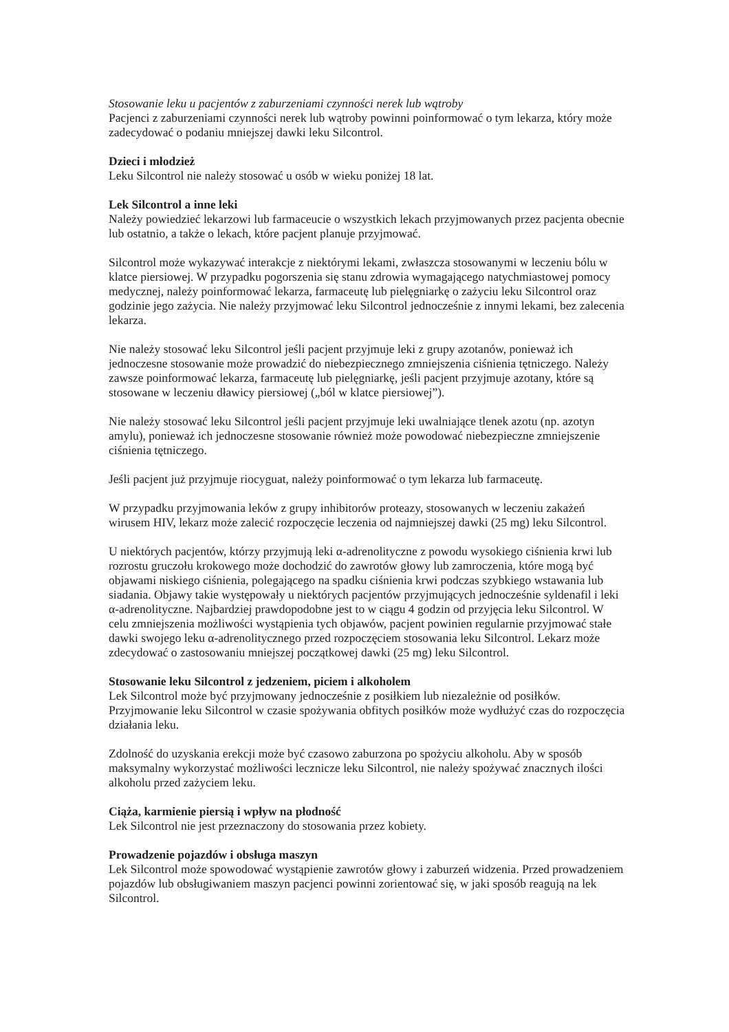Stosowanie leku u pacjentów z zaburzeniami czynności nerek lub wątroby
Pacjenci z zaburzeniami czynności nerek lub wątroby powinni poinformować o tym lekarza, który może zadecydować o podaniu mniejszej dawki leku Silcontrol.
Dzieci i młodzież
Leku Silcontrol nie należy stosować u osób w wieku poniżej 18 lat.
Lek Silcontrol a inne leki
Należy powiedzieć lekarzowi lub farmaceucie o wszystkich lekach przyjmowanych przez pacjenta obecnie lub ostatnio, a także o lekach, które pacjent planuje przyjmować.
Silcontrol może wykazywać interakcje z niektórymi lekami, zwłaszcza stosowanymi w leczeniu bólu w klatce piersiowej. W przypadku pogorszenia się stanu zdrowia wymagającego natychmiastowej pomocy medycznej, należy poinformować lekarza, farmaceutę lub pielęgniarkę o zażyciu leku Silcontrol oraz godzinie jego zażycia. Nie należy przyjmować leku Silcontrol jednocześnie z innymi lekami, bez zalecenia lekarza.
Nie należy stosować leku Silcontrol jeśli pacjent przyjmuje leki z grupy azotanów, ponieważ ich jednoczesne stosowanie może prowadzić do niebezpiecznego zmniejszenia ciśnienia tętniczego. Należy zawsze poinformować lekarza, farmaceutę lub pielęgniarkę, jeśli pacjent przyjmuje azotany, które są stosowane w leczeniu dławicy piersiowej („ból w klatce piersiowej”).
Nie należy stosować leku Silcontrol jeśli pacjent przyjmuje leki uwalniające tlenek azotu (np. azotyn amylu), ponieważ ich jednoczesne stosowanie również może powodować niebezpieczne zmniejszenie ciśnienia tętniczego.
Jeśli pacjent już przyjmuje riocyguat, należy poinformować o tym lekarza lub farmaceutę.
W przypadku przyjmowania leków z grupy inhibitorów proteazy, stosowanych w leczeniu zakażeń wirusem HIV, lekarz może zalecić rozpoczęcie leczenia od najmniejszej dawki (25 mg) leku Silcontrol.
U niektórych pacjentów, którzy przyjmują leki α-adrenolityczne z powodu wysokiego ciśnienia krwi lub rozrostu gruczołu krokowego może dochodzić do zawrotów głowy lub zamroczenia, które mogą być objawami niskiego ciśnienia, polegającego na spadku ciśnienia krwi podczas szybkiego wstawania lub siadania. Objawy takie występowały u niektórych pacjentów przyjmujących jednocześnie syldenafil i leki α-adrenolityczne. Najbardziej prawdopodobne jest to w ciągu 4 godzin od przyjęcia leku Silcontrol. W celu zmniejszenia możliwości wystąpienia tych objawów, pacjent powinien regularnie przyjmować stałe dawki swojego leku α-adrenolitycznego przed rozpoczęciem stosowania leku Silcontrol. Lekarz może zdecydować o zastosowaniu mniejszej początkowej dawki (25 mg) leku Silcontrol.
Stosowanie leku Silcontrol z jedzeniem, piciem i alkoholem
Lek Silcontrol może być przyjmowany jednocześnie z posiłkiem lub niezależnie od posiłków. Przyjmowanie leku Silcontrol w czasie spożywania obfitych posiłków może wydłużyć czas do rozpoczęcia działania leku.
Zdolność do uzyskania erekcji może być czasowo zaburzona po spożyciu alkoholu. Aby w sposób maksymalny wykorzystać możliwości lecznicze leku Silcontrol, nie należy spożywać znacznych ilości alkoholu przed zażyciem leku.
Ciąża, karmienie piersią i wpływ na płodność
Lek Silcontrol nie jest przeznaczony do stosowania przez kobiety.
Prowadzenie pojazdów i obsługa maszyn
Lek Silcontrol może spowodować wystąpienie zawrotów głowy i zaburzeń widzenia. Przed prowadzeniem pojazdów lub obsługiwaniem maszyn pacjenci powinni zorientować się, w jaki sposób reagują na lek Silcontrol.